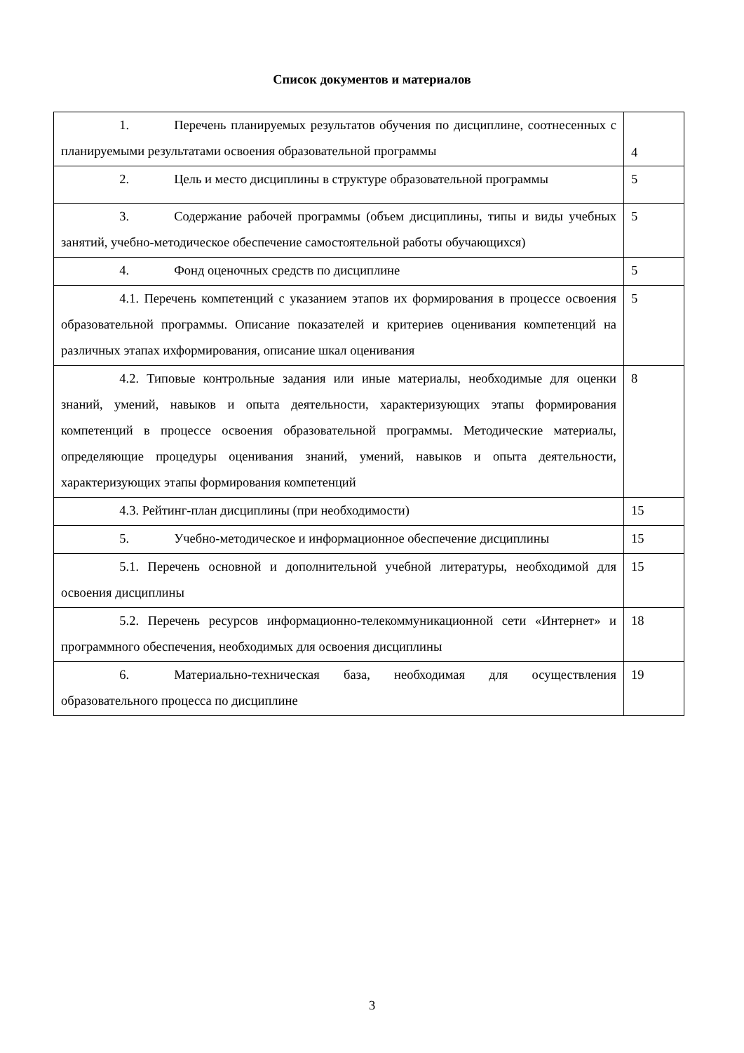Список документов и материалов
| 1. Перечень планируемых результатов обучения по дисциплине, соотнесенных с планируемыми результатами освоения образовательной программы | 4 |
| 2. Цель и место дисциплины в структуре образовательной программы | 5 |
| 3. Содержание рабочей программы (объем дисциплины, типы и виды учебных занятий, учебно-методическое обеспечение самостоятельной работы обучающихся) | 5 |
| 4. Фонд оценочных средств по дисциплине | 5 |
| 4.1. Перечень компетенций с указанием этапов их формирования в процессе освоения образовательной программы. Описание показателей и критериев оценивания компетенций на различных этапах ихформирования, описание шкал оценивания | 5 |
| 4.2. Типовые контрольные задания или иные материалы, необходимые для оценки знаний, умений, навыков и опыта деятельности, характеризующих этапы формирования компетенций в процессе освоения образовательной программы. Методические материалы, определяющие процедуры оценивания знаний, умений, навыков и опыта деятельности, характеризующих этапы формирования компетенций | 8 |
| 4.3. Рейтинг-план дисциплины (при необходимости) | 15 |
| 5. Учебно-методическое и информационное обеспечение дисциплины | 15 |
| 5.1. Перечень основной и дополнительной учебной литературы, необходимой для освоения дисциплины | 15 |
| 5.2. Перечень ресурсов информационно-телекоммуникационной сети «Интернет» и программного обеспечения, необходимых для освоения дисциплины | 18 |
| 6. Материально-техническая база, необходимая для осуществления образовательного процесса по дисциплине | 19 |
3